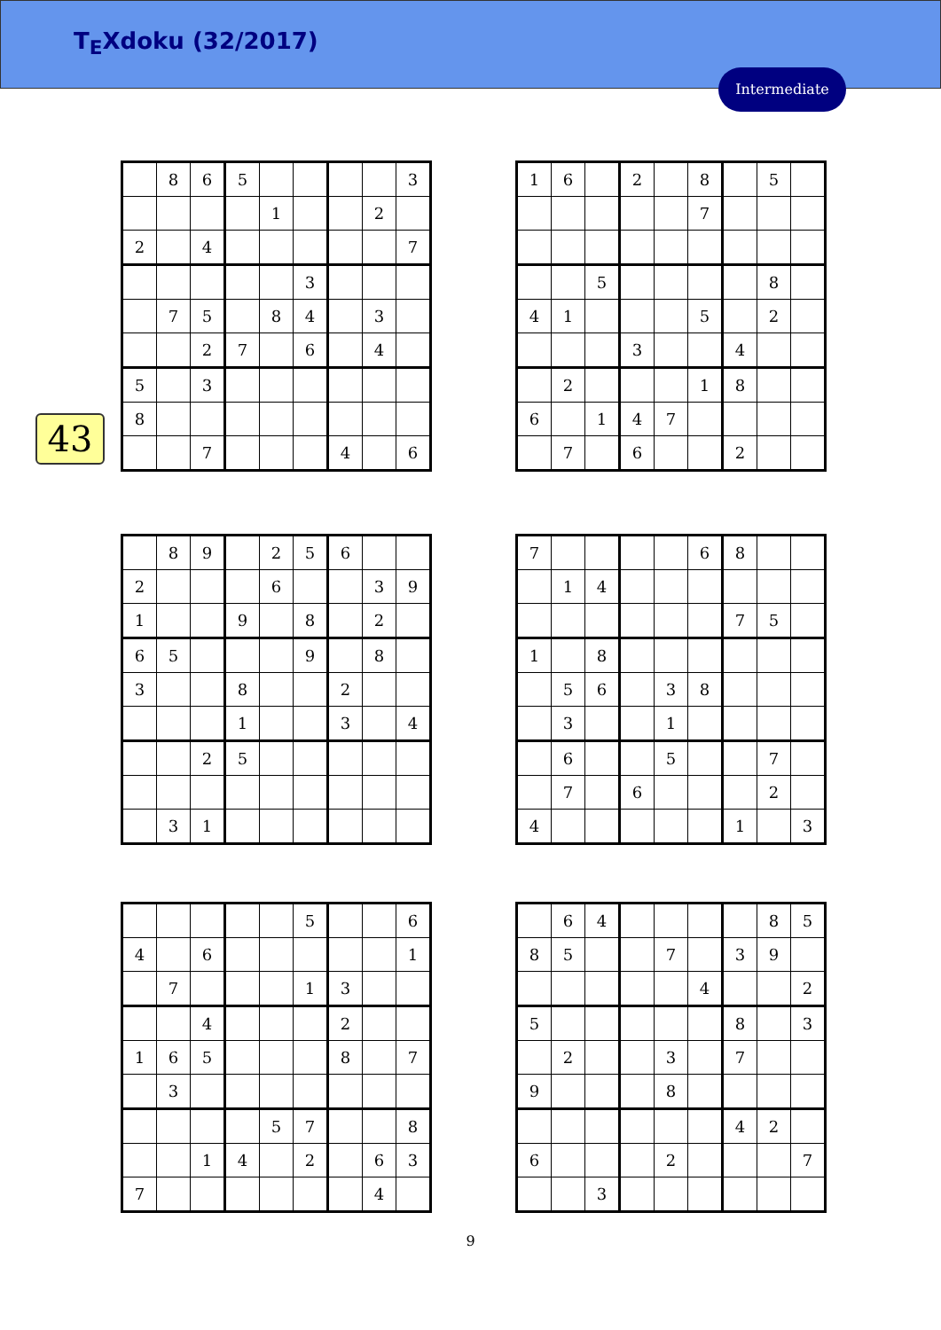T<sub>E</sub>Xdoku (32/2017)
Intermediate
43
| | 8 | 6 | 5 | | | | | 3 |
| | | | | 1 | | | 2 | |
| 2 | | 4 | | | | | | 7 |
| | | | | | 3 | | | |
| | 7 | 5 | | 8 | 4 | | 3 | |
| | | 2 | 7 | | 6 | | 4 | |
| 5 | | 3 | | | | | | |
| 8 | | | | | | | | |
| | | 7 | | | | 4 | | 6 |
| 1 | 6 | | 2 | | 8 | | 5 | |
| | | | | | 7 | | | |
| | | 5 | | | | | 8 | |
| 4 | 1 | | | | 5 | | 2 | |
| | | | 3 | | | 4 | | |
| | 2 | | | | 1 | 8 | | |
| 6 | | 1 | 4 | 7 | | | | |
| | 7 | | 6 | | | 2 | | |
| | 8 | 9 | | 2 | 5 | 6 | | |
| 2 | | | | 6 | | | 3 | 9 |
| 1 | | | 9 | | 8 | | 2 | |
| 6 | 5 | | | | 9 | | 8 | |
| 3 | | | 8 | | | 2 | | |
| | | | 1 | | | 3 | | 4 |
| | | 2 | 5 | | | | | |
| | 3 | 1 | | | | | | |
| 7 | | | | | 6 | 8 | | |
| | 1 | 4 | | | | | | |
| | | | | | | 7 | 5 | |
| 1 | | 8 | | | | | | |
| | 5 | 6 | | 3 | 8 | | | |
| | 3 | | | 1 | | | | |
| | 6 | | | 5 | | | 7 | |
| | 7 | | 6 | | | | 2 | |
| 4 | | | | | | 1 | | 3 |
| | | | | | 5 | | | 6 |
| 4 | | 6 | | | | | | 1 |
| | 7 | | | | 1 | 3 | | |
| | | 4 | | | | 2 | | |
| 1 | 6 | 5 | | | | 8 | | 7 |
| | 3 | | | | | | | |
| | | | | 5 | 7 | | | 8 |
| | | 1 | 4 | | 2 | | 6 | 3 |
| 7 | | | | | | | 4 | |
| | 6 | 4 | | | | | 8 | 5 |
| 8 | 5 | | | 7 | | 3 | 9 | |
| | | | | | 4 | | | 2 |
| 5 | | | | | | 8 | | 3 |
| | 2 | | | 3 | | 7 | | |
| 9 | | | | 8 | | | | |
| | | | | | | 4 | 2 | |
| 6 | | | | 2 | | | | 7 |
| | | 3 | | | | | | |
9